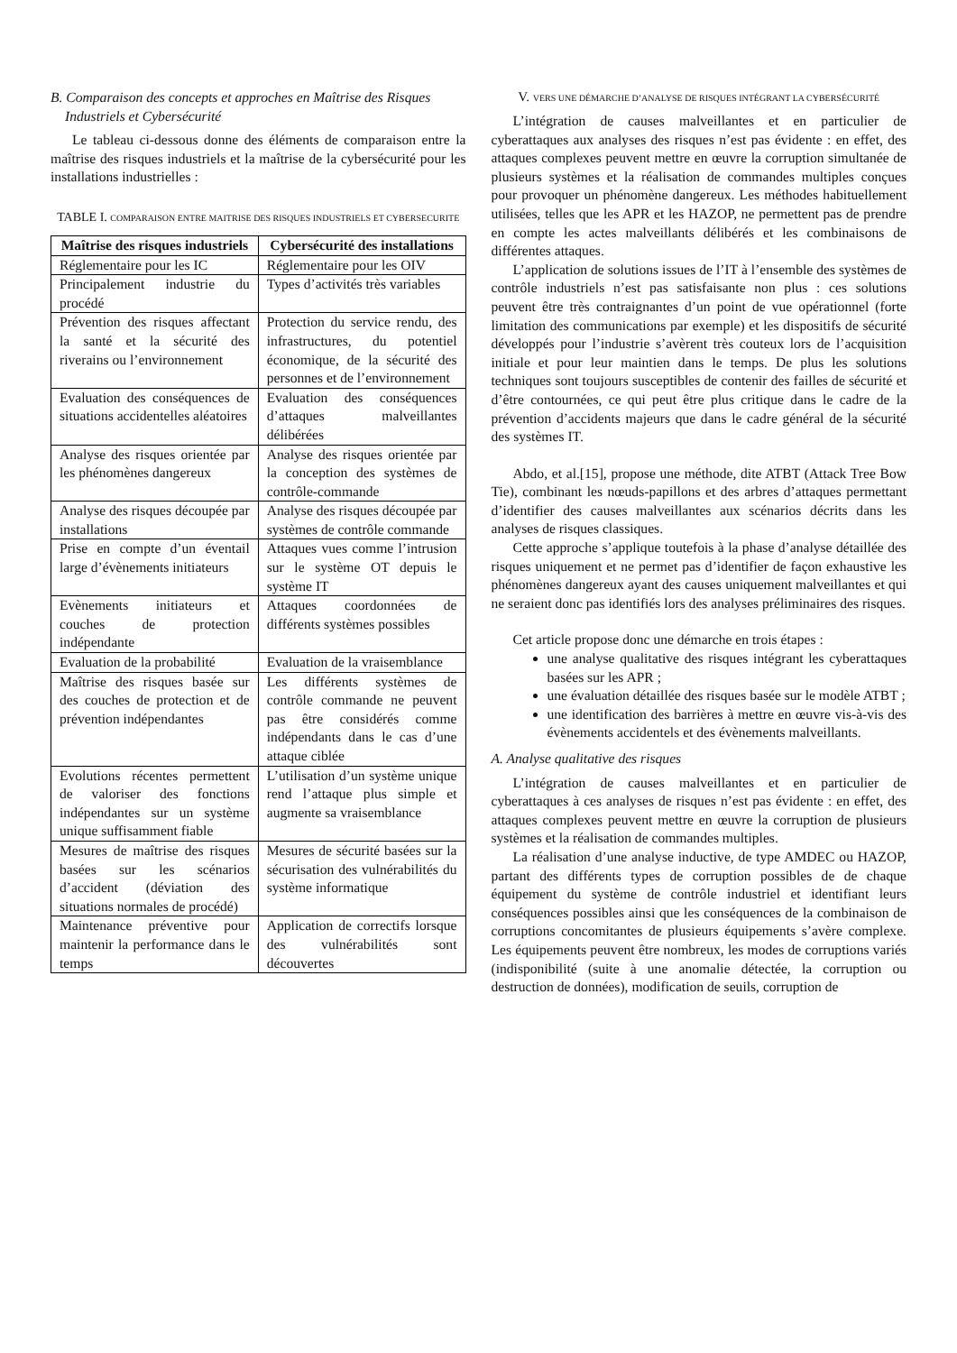B. Comparaison des concepts et approches en Maîtrise des Risques Industriels et Cybersécurité
Le tableau ci-dessous donne des éléments de comparaison entre la maîtrise des risques industriels et la maîtrise de la cybersécurité pour les installations industrielles :
TABLE I. COMPARAISON ENTRE MAITRISE DES RISQUES INDUSTRIELS ET CYBERSECURITE
| Maîtrise des risques industriels | Cybersécurité des installations |
| --- | --- |
| Réglementaire pour les IC | Réglementaire pour les OIV |
| Principalement industrie du procédé | Types d’activités très variables |
| Prévention des risques affectant la santé et la sécurité des riverains ou l’environnement | Protection du service rendu, des infrastructures, du potentiel économique, de la sécurité des personnes et de l’environnement |
| Evaluation des conséquences de situations accidentelles aléatoires | Evaluation des conséquences d’attaques malveillantes délibérées |
| Analyse des risques orientée par les phénomènes dangereux | Analyse des risques orientée par la conception des systèmes de contrôle-commande |
| Analyse des risques découpée par installations | Analyse des risques découpée par systèmes de contrôle commande |
| Prise en compte d’un éventail large d’évènements initiateurs | Attaques vues comme l’intrusion sur le système OT depuis le système IT |
| Evènements initiateurs et couches de protection indépendante | Attaques coordonnées de différents systèmes possibles |
| Evaluation de la probabilité | Evaluation de la vraisemblance |
| Maîtrise des risques basée sur des couches de protection et de prévention indépendantes | Les différents systèmes de contrôle commande ne peuvent pas être considérés comme indépendants dans le cas d’une attaque ciblée |
| Evolutions récentes permettent de valoriser des fonctions indépendantes sur un système unique suffisamment fiable | L’utilisation d’un système unique rend l’attaque plus simple et augmente sa vraisemblance |
| Mesures de maîtrise des risques basées sur les scénarios d’accident (déviation des situations normales de procédé) | Mesures de sécurité basées sur la sécurisation des vulnérabilités du système informatique |
| Maintenance préventive pour maintenir la performance dans le temps | Application de correctifs lorsque des vulnérabilités sont découvertes |
V. VERS UNE DÉMARCHE D’ANALYSE DE RISQUES INTÉGRANT LA CYBERSÉCURITÉ
L’intégration de causes malveillantes et en particulier de cyberattaques aux analyses des risques n’est pas évidente : en effet, des attaques complexes peuvent mettre en œuvre la corruption simultanée de plusieurs systèmes et la réalisation de commandes multiples conçues pour provoquer un phénomène dangereux. Les méthodes habituellement utilisées, telles que les APR et les HAZOP, ne permettent pas de prendre en compte les actes malveillants délibérés et les combinaisons de différentes attaques.
L’application de solutions issues de l’IT à l’ensemble des systèmes de contrôle industriels n’est pas satisfaisante non plus : ces solutions peuvent être très contraignantes d’un point de vue opérationnel (forte limitation des communications par exemple) et les dispositifs de sécurité développés pour l’industrie s’avèrent très couteux lors de l’acquisition initiale et pour leur maintien dans le temps. De plus les solutions techniques sont toujours susceptibles de contenir des failles de sécurité et d’être contournées, ce qui peut être plus critique dans le cadre de la prévention d’accidents majeurs que dans le cadre général de la sécurité des systèmes IT.
Abdo, et al.[15], propose une méthode, dite ATBT (Attack Tree Bow Tie), combinant les nœuds-papillons et des arbres d’attaques permettant d’identifier des causes malveillantes aux scénarios décrits dans les analyses de risques classiques.
Cette approche s’applique toutefois à la phase d’analyse détaillée des risques uniquement et ne permet pas d’identifier de façon exhaustive les phénomènes dangereux ayant des causes uniquement malveillantes et qui ne seraient donc pas identifiés lors des analyses préliminaires des risques.
Cet article propose donc une démarche en trois étapes :
une analyse qualitative des risques intégrant les cyberattaques basées sur les APR ;
une évaluation détaillée des risques basée sur le modèle ATBT ;
une identification des barrières à mettre en œuvre vis-à-vis des évènements accidentels et des évènements malveillants.
A. Analyse qualitative des risques
L’intégration de causes malveillantes et en particulier de cyberattaques à ces analyses de risques n’est pas évidente : en effet, des attaques complexes peuvent mettre en œuvre la corruption de plusieurs systèmes et la réalisation de commandes multiples.
La réalisation d’une analyse inductive, de type AMDEC ou HAZOP, partant des différents types de corruption possibles de de chaque équipement du système de contrôle industriel et identifiant leurs conséquences possibles ainsi que les conséquences de la combinaison de corruptions concomitantes de plusieurs équipements s’avère complexe. Les équipements peuvent être nombreux, les modes de corruptions variés (indisponibilité (suite à une anomalie détectée, la corruption ou destruction de données), modification de seuils, corruption de